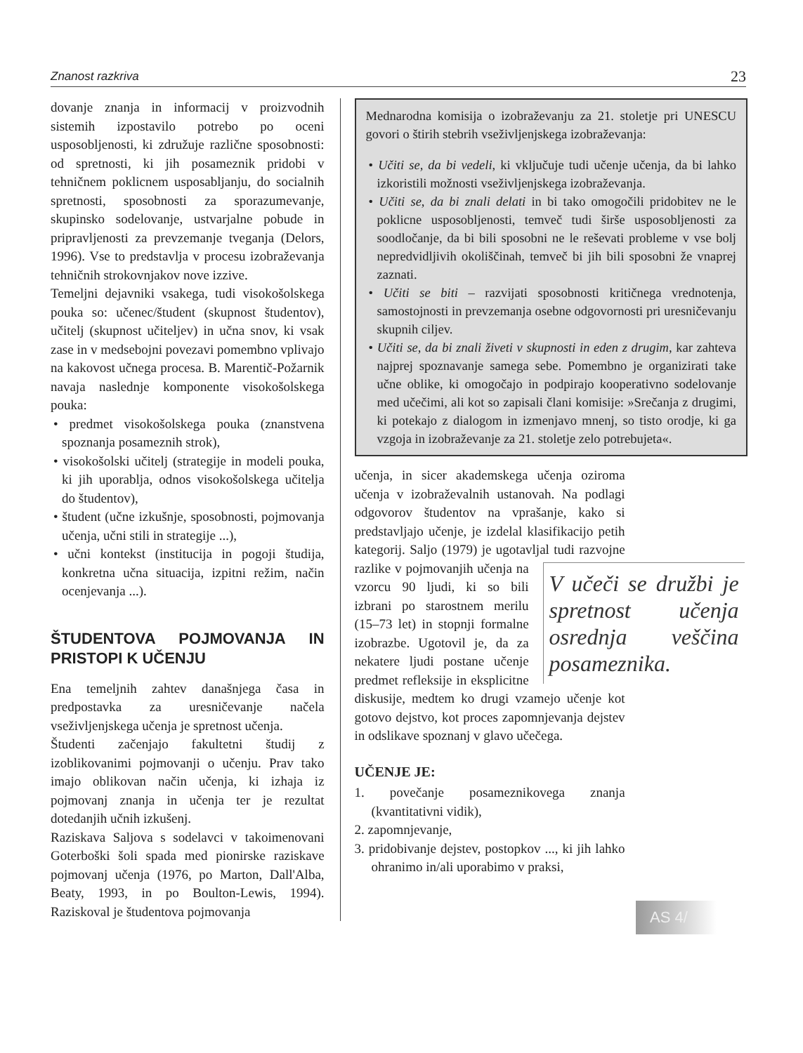Znanost razkriva 23
dovanje znanja in informacij v proizvodnih sistemih izpostavilo potrebo po oceni usposobljenosti, ki združuje različne sposobnosti: od spretnosti, ki jih posameznik pridobi v tehničnem poklicnem usposabljanju, do socialnih spretnosti, sposobnosti za sporazumevanje, skupinsko sodelovanje, ustvarjalne pobude in pripravljenosti za prevzemanje tveganja (Delors, 1996). Vse to predstavlja v procesu izobraževanja tehničnih strokovnjakov nove izzive.
Temeljni dejavniki vsakega, tudi visokošolskega pouka so: učenec/študent (skupnost študentov), učitelj (skupnost učiteljev) in učna snov, ki vsak zase in v medsebojni povezavi pomembno vplivajo na kakovost učnega procesa. B. Marentič-Požarnik navaja naslednje komponente visokošolskega pouka:
• predmet visokošolskega pouka (znanstvena spoznanja posameznih strok),
• visokošolski učitelj (strategije in modeli pouka, ki jih uporablja, odnos visokošolskega učitelja do študentov),
• študent (učne izkušnje, sposobnosti, pojmovanja učenja, učni stili in strategije ...),
• učni kontekst (institucija in pogoji študija, konkretna učna situacija, izpitni režim, način ocenjevanja ...).
ŠTUDENTOVA POJMOVANJA IN PRISTOPI K UČENJU
Ena temeljnih zahtev današnjega časa in predpostavka za uresničevanje načela vseživljenjskega učenja je spretnost učenja.
Študenti začenjajo fakultetni študij z izoblikovanimi pojmovanji o učenju. Prav tako imajo oblikovan način učenja, ki izhaja iz pojmovanj znanja in učenja ter je rezultat dotedanjih učnih izkušenj.
Raziskava Saljova s sodelavci v takoimenovani Goterboški šoli spada med pionirske raziskave pojmovanj učenja (1976, po Marton, Dall'Alba, Beaty, 1993, in po Boulton-Lewis, 1994). Raziskoval je študentova pojmovanja
Mednarodna komisija o izobraževanju za 21. stoletje pri UNESCU govori o štirih stebrih vseživljenjskega izobraževanja:
• Učiti se, da bi vedeli, ki vključuje tudi učenje učenja, da bi lahko izkoristili možnosti vseživljenjskega izobraževanja.
• Učiti se, da bi znali delati in bi tako omogočili pridobitev ne le poklicne usposobljenosti, temveč tudi širše usposobljenosti za soodločanje, da bi bili sposobni ne le reševati probleme v vse bolj nepredvidljivih okoliščinah, temveč bi jih bili sposobni že vnaprej zaznati.
• Učiti se biti – razvijati sposobnosti kritičnega vrednotenja, samostojnosti in prevzemanja osebne odgovornosti pri uresničevanju skupnih ciljev.
• Učiti se, da bi znali živeti v skupnosti in eden z drugim, kar zahteva najprej spoznavanje samega sebe. Pomembno je organizirati take učne oblike, ki omogočajo in podpirajo kooperativno sodelovanje med učečimi, ali kot so zapisali člani komisije: »Srečanja z drugimi, ki potekajo z dialogom in izmenjavo mnenj, so tisto orodje, ki ga vzgoja in izobraževanje za 21. stoletje zelo potrebujeta«.
učenja, in sicer akademskega učenja oziroma učenja v izobraževalnih ustanovah. Na podlagi odgovorov študentov na vprašanje, kako si predstavljajo učenje, je izdelal klasifikacijo petih kategorij. Saljo (1979) je ugotavljal V učeči se družbi je spretnost učenja osrednja veščina posameznika. tudi razvojne razlike v pojmovanjih učenja na vzorcu 90 ljudi, ki so bili izbrani po starostnem merilu (15–73 let) in stopnji formalne izobrazbe. Ugotovil je, da za nekatere ljudi postane učenje predmet refleksije in eksplicitne diskusije, medtem ko drugi vzamejo učenje kot gotovo dejstvo, kot proces zapomnjevanja dejstev in odslikave spoznanj v glavo učečega.
UČENJE JE:
1. povečanje posameznikovega znanja (kvantitativni vidik),
2. zapomnjevanje,
3. pridobivanje dejstev, postopkov ..., ki jih lahko ohranimo in/ali uporabimo v praksi,
AS 4/